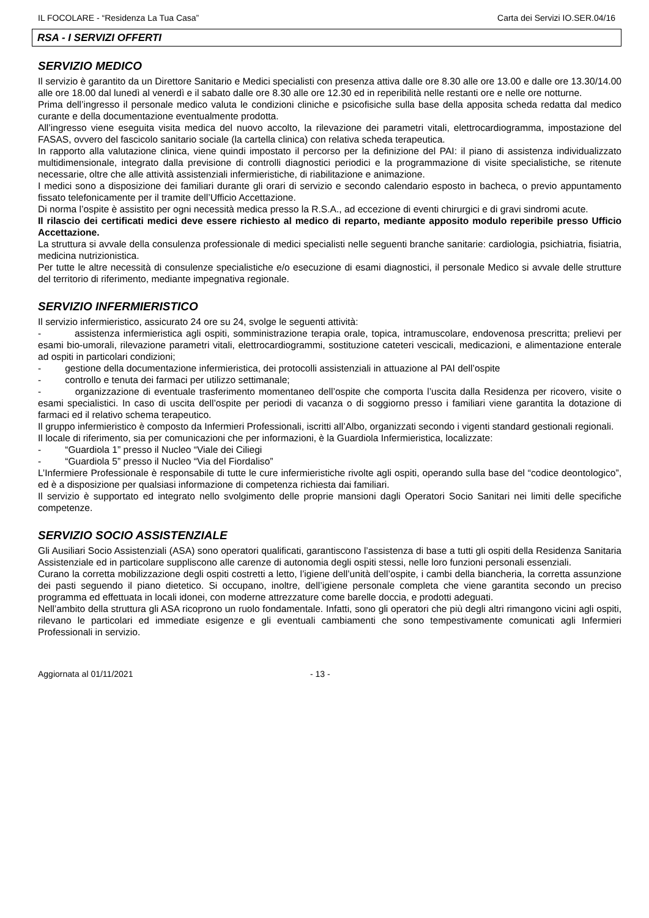IL FOCOLARE - “Residenza La Tua Casa” Carta dei Servizi IO.SER.04/16
RSA - I SERVIZI OFFERTI
SERVIZIO MEDICO
Il servizio è garantito da un Direttore Sanitario e Medici specialisti con presenza attiva dalle ore 8.30 alle ore 13.00 e dalle ore 13.30/14.00 alle ore 18.00 dal lunedì al venerdì e il sabato dalle ore 8.30 alle ore 12.30 ed in reperibilità nelle restanti ore e nelle ore notturne.
Prima dell’ingresso il personale medico valuta le condizioni cliniche e psicofisiche sulla base della apposita scheda redatta dal medico curante e della documentazione eventualmente prodotta.
All’ingresso viene eseguita visita medica del nuovo accolto, la rilevazione dei parametri vitali, elettrocardiogramma, impostazione del FASAS, ovvero del fascicolo sanitario sociale (la cartella clinica) con relativa scheda terapeutica.
In rapporto alla valutazione clinica, viene quindi impostato il percorso per la definizione del PAI: il piano di assistenza individualizzato multidimensionale, integrato dalla previsione di controlli diagnostici periodici e la programmazione di visite specialistiche, se ritenute necessarie, oltre che alle attività assistenziali infermieristiche, di riabilitazione e animazione.
I medici sono a disposizione dei familiari durante gli orari di servizio e secondo calendario esposto in bacheca, o previo appuntamento fissato telefonicamente per il tramite dell’Ufficio Accettazione.
Di norma l’ospite è assistito per ogni necessità medica presso la R.S.A., ad eccezione di eventi chirurgici e di gravi sindromi acute.
Il rilascio dei certificati medici deve essere richiesto al medico di reparto, mediante apposito modulo reperibile presso Ufficio Accettazione.
La struttura si avvale della consulenza professionale di medici specialisti nelle seguenti branche sanitarie: cardiologia, psichiatria, fisiatria, medicina nutrizionistica.
Per tutte le altre necessità di consulenze specialistiche e/o esecuzione di esami diagnostici, il personale Medico si avvale delle strutture del territorio di riferimento, mediante impegnativa regionale.
SERVIZIO INFERMIERISTICO
Il servizio infermieristico, assicurato 24 ore su 24, svolge le seguenti attività:
- assistenza infermieristica agli ospiti, somministrazione terapia orale, topica, intramuscolare, endovenosa prescritta; prelievi per esami bio-umorali, rilevazione parametri vitali, elettrocardiogrammi, sostituzione cateteri vescicali, medicazioni, e alimentazione enterale ad ospiti in particolari condizioni;
- gestione della documentazione infermieristica, dei protocolli assistenziali in attuazione al PAI dell’ospite
- controllo e tenuta dei farmaci per utilizzo settimanale;
- organizzazione di eventuale trasferimento momentaneo dell’ospite che comporta l’uscita dalla Residenza per ricovero, visite o esami specialistici. In caso di uscita dell’ospite per periodi di vacanza o di soggiorno presso i familiari viene garantita la dotazione di farmaci ed il relativo schema terapeutico.
Il gruppo infermieristico è composto da Infermieri Professionali, iscritti all’Albo, organizzati secondo i vigenti standard gestionali regionali.
Il locale di riferimento, sia per comunicazioni che per informazioni, è la Guardiola Infermieristica, localizzate:
- “Guardiola 1” presso il Nucleo “Viale dei Ciliegi
- “Guardiola 5” presso il Nucleo “Via del Fiordaliso”
L’Infermiere Professionale è responsabile di tutte le cure infermieristiche rivolte agli ospiti, operando sulla base del “codice deontologico”, ed è a disposizione per qualsiasi informazione di competenza richiesta dai familiari.
Il servizio è supportato ed integrato nello svolgimento delle proprie mansioni dagli Operatori Socio Sanitari nei limiti delle specifiche competenze.
SERVIZIO SOCIO ASSISTENZIALE
Gli Ausiliari Socio Assistenziali (ASA) sono operatori qualificati, garantiscono l’assistenza di base a tutti gli ospiti della Residenza Sanitaria Assistenziale ed in particolare suppliscono alle carenze di autonomia degli ospiti stessi, nelle loro funzioni personali essenziali.
Curano la corretta mobilizzazione degli ospiti costretti a letto, l’igiene dell’unità dell’ospite, i cambi della biancheria, la corretta assunzione dei pasti seguendo il piano dietetico. Si occupano, inoltre, dell’igiene personale completa che viene garantita secondo un preciso programma ed effettuata in locali idonei, con moderne attrezzature come barelle doccia, e prodotti adeguati.
Nell’ambito della struttura gli ASA ricoprono un ruolo fondamentale. Infatti, sono gli operatori che più degli altri rimangono vicini agli ospiti, rilevano le particolari ed immediate esigenze e gli eventuali cambiamenti che sono tempestivamente comunicati agli Infermieri Professionali in servizio.
Aggiornata al 01/11/2021 - 13 -